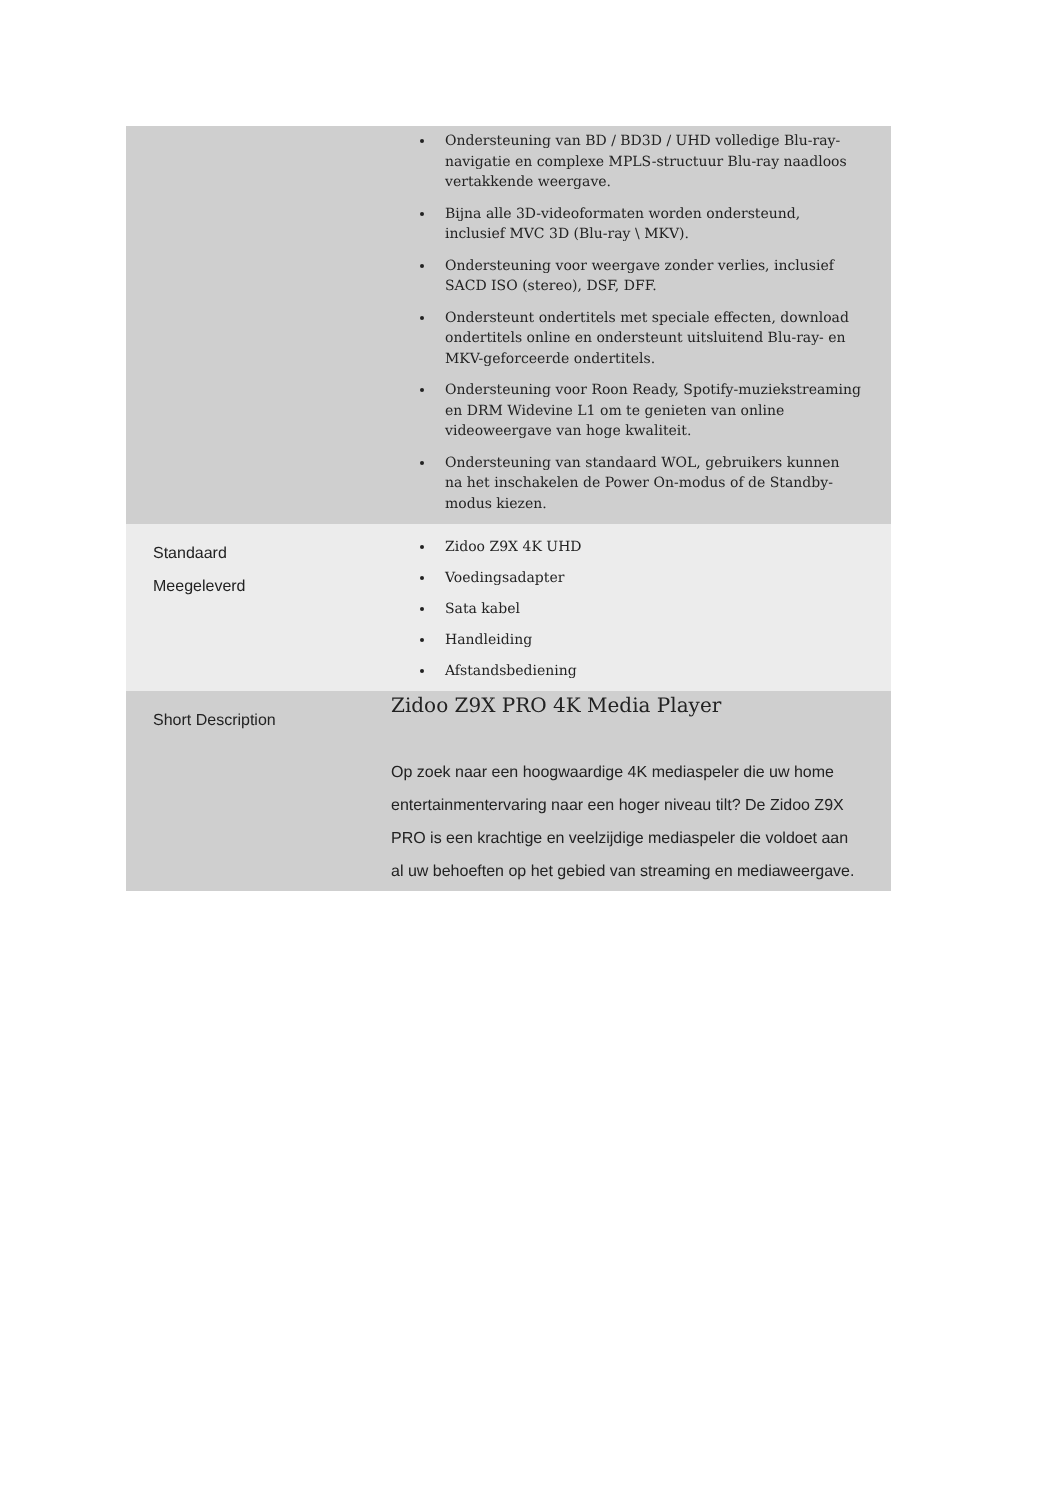| | Ondersteuning van BD / BD3D / UHD volledige Blu-ray-navigatie en complexe MPLS-structuur Blu-ray naadloos vertakkende weergave. Bijna alle 3D-videoformaten worden ondersteund, inclusief MVC 3D (Blu-ray \ MKV). Ondersteuning voor weergave zonder verlies, inclusief SACD ISO (stereo), DSF, DFF. Ondersteunt ondertitels met speciale effecten, download ondertitels online en ondersteunt uitsluitend Blu-ray- en MKV-geforceerde ondertitels. Ondersteuning voor Roon Ready, Spotify-muziekstreaming en DRM Widevine L1 om te genieten van online videoweergave van hoge kwaliteit. Ondersteuning van standaard WOL, gebruikers kunnen na het inschakelen de Power On-modus of de Standby-modus kiezen. |
| Standaard Meegeleverd | Zidoo Z9X 4K UHD Voedingsadapter Sata kabel Handleiding Afstandsbediening |
| Short Description | Zidoo Z9X PRO 4K Media Player Op zoek naar een hoogwaardige 4K mediaspeler die uw home entertainmentervaring naar een hoger niveau tilt? De Zidoo Z9X PRO is een krachtige en veelzijdige mediaspeler die voldoet aan al uw behoeften op het gebied van streaming en mediaweergave. |